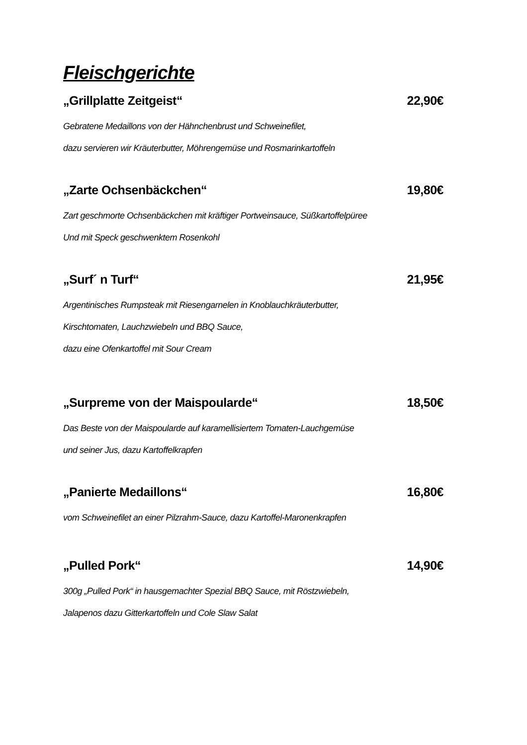Fleischgerichte
„Grillplatte Zeitgeist“22,90€
Gebratene Medaillons von der Hähnchenbrust und Schweinefilet,
dazu servieren wir Kräuterbutter, Möhrengemüse und Rosmarinkartoffeln
„Zarte Ochsenbäckchen“19,80€
Zart geschmorte Ochsenbäckchen mit kräftiger Portweinsauce, Süßkartoffelpüree
Und mit Speck geschwenktem Rosenkohl
„Surf´ n Turf“21,95€
Argentinisches Rumpsteak mit Riesengarnelen in Knoblauchkräuterbutter,
Kirschtomaten, Lauchzwiebeln und BBQ Sauce,
dazu eine Ofenkartoffel mit Sour Cream
„Surpreme von der Maispoularde“18,50€
Das Beste von der Maispoularde auf karamellisiertem Tomaten-Lauchgemüse
und seiner Jus, dazu Kartoffelkrapfen
„Panierte Medaillons“16,80€
vom Schweinefilet an einer Pilzrahm-Sauce, dazu Kartoffel-Maronenkrapfen
„Pulled Pork“14,90€
300g „Pulled Pork“ in hausgemachter Spezial BBQ Sauce, mit Röstzwiebeln,
Jalapenos dazu Gitterkartoffeln und Cole Slaw Salat